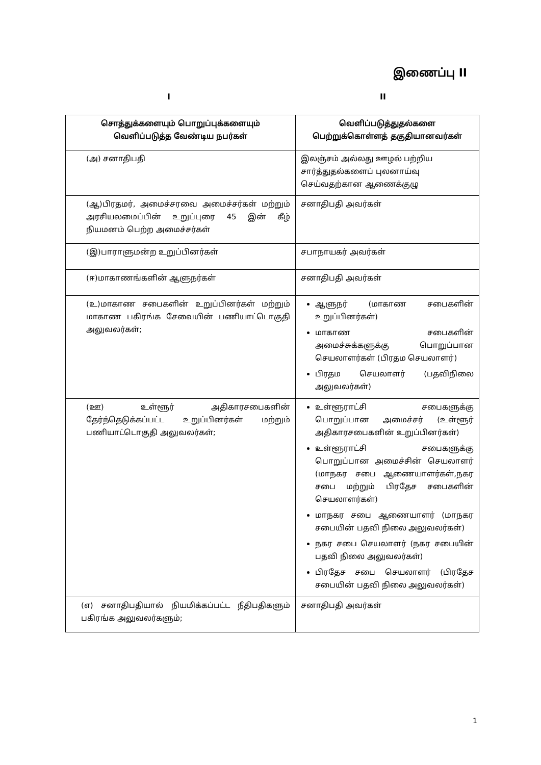இணைப்பு II
I II
| சொத்துக்களையும் பொறுப்புக்களையும் வெளிப்படுத்த வேண்டிய நபர்கள் | வெளிப்படுத்துதல்களை பெற்றுக்கொள்ளத் தகுதியானவர்கள் |
| --- | --- |
| (அ) சனாதிபதி | இலஞ்சம் அல்லது ஊழல் பற்றிய சார்த்துதல்களைப் புலனாய்வு செய்வதற்கான ஆணைக்குழு |
| (ஆ)பிரதமர், அமைச்சரவை அமைச்சர்கள் மற்றும் அரசியலமைப்பின் உறுப்புரை 45 இன் கீழ் நியமனம் பெற்ற அமைச்சர்கள் | சனாதிபதி அவர்கள் |
| (இ)பாராளுமன்ற உறுப்பினர்கள் | சபாநாயகர் அவர்கள் |
| (ஈ)மாகாணங்களின் ஆளுநர்கள் | சனாதிபதி அவர்கள் |
| (உ)மாகாண சபைகளின் உறுப்பினர்கள் மற்றும் மாகாண பகிரங்க சேவையின் பணியாட்டொகுதி அலுவலர்கள்; | ஆளுநர் (மாகாண சபைகளின் உறுப்பினர்கள்) மாகாண சபைகளின் அமைச்சுக்களுக்கு பொறுப்பான செயலாளர்கள் (பிரதம செயலாளர்) பிரதம செயலாளர் (பதவிநிலை அலுவலர்கள்) |
| (ஊ) உள்ளூர் அதிகாரசபைகளின் தேர்ந்தெடுக்கப்பட்ட உறுப்பினர்கள் மற்றும் பணியாட்டொகுதி அலுவலர்கள்; | உள்ளூராட்சி சபைகளுக்கு பொறுப்பான அமைச்சர் (உள்ளூர் அதிகாரசபைகளின் உறுப்பினர்கள்) உள்ளூராட்சி சபைகளுக்கு பொறுப்பான அமைச்சின் செயலாளர் (மாநகர சபை ஆணையாளர்கள்,நகர சபை மற்றும் பிரதேச சபைகளின் செயலாளர்கள்) மாநகர சபை ஆணையாளர் (மாநகர சபையின் பதவி நிலை அலுவலர்கள்) நகர சபை செயலாளர் (நகர சபையின் பதவி நிலை அலுவலர்கள்) பிரதேச சபை செயலாளர் (பிரதேச சபையின் பதவி நிலை அலுவலர்கள்) |
| (எ) சனாதிபதியால் நியமிக்கப்பட்ட நீதிபதிகளும் பகிரங்க அலுவலர்களும்; | சனாதிபதி அவர்கள் |
1